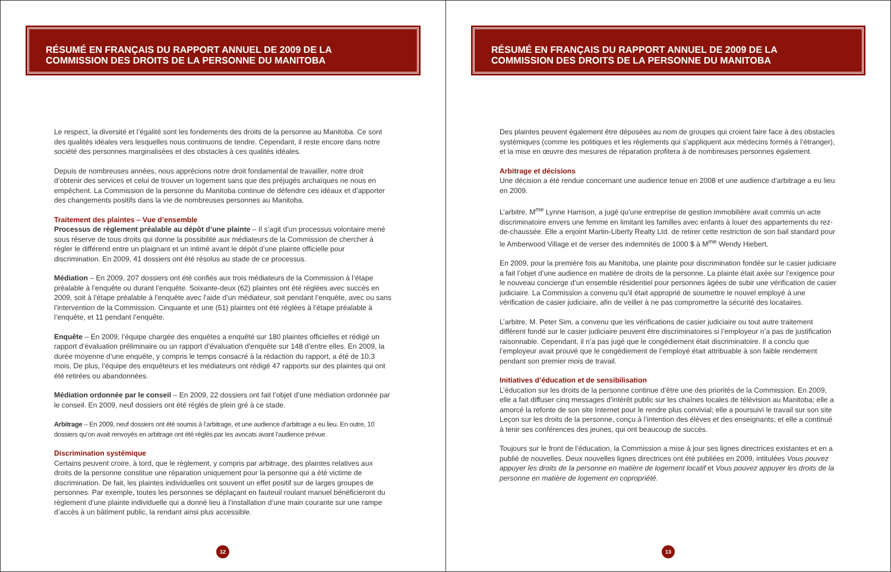RÉSUMÉ EN FRANÇAIS DU RAPPORT ANNUEL DE 2009 DE LA
COMMISSION DES DROITS DE LA PERSONNE DU MANITOBA
Le respect, la diversité et l’égalité sont les fondements des droits de la personne au Manitoba. Ce sont des qualités idéales vers lesquelles nous continuons de tendre. Cependant, il reste encore dans notre société des personnes marginalisées et des obstacles à ces qualités idéales.
Depuis de nombreuses années, nous apprécions notre droit fondamental de travailler, notre droit d’obtenir des services et celui de trouver un logement sans que des préjugés archaïques ne nous en empêchent. La Commission de la personne du Manitoba continue de défendre ces idéaux et d’apporter des changements positifs dans la vie de nombreuses personnes au Manitoba.
Traitement des plaintes – Vue d’ensemble
Processus de règlement préalable au dépôt d’une plainte – Il s’agit d’un processus volontaire mené sous réserve de tous droits qui donne la possibilité aux médiateurs de la Commission de chercher à régler le différend entre un plaignant et un intimé avant le dépôt d’une plainte officielle pour discrimination. En 2009, 41 dossiers ont été résolus au stade de ce processus.
Médiation – En 2009, 207 dossiers ont été confiés aux trois médiateurs de la Commission à l’étape préalable à l’enquête ou durant l’enquête. Soixante-deux (62) plaintes ont été réglées avec succès en 2009, soit à l’étape préalable à l’enquête avec l’aide d’un médiateur, soit pendant l’enquête, avec ou sans l’intervention de la Commission. Cinquante et une (51) plaintes ont été réglées à l’étape préalable à l’enquête, et 11 pendant l’enquête.
Enquête – En 2009, l’équipe chargée des enquêtes a enquêté sur 180 plaintes officielles et rédigé un rapport d’évaluation préliminaire ou un rapport d’évaluation d’enquête sur 148 d’entre elles. En 2009, la durée moyenne d’une enquête, y compris le temps consacré à la rédaction du rapport, a été de 10,3 mois. De plus, l’équipe des enquêteurs et les médiateurs ont rédigé 47 rapports sur des plaintes qui ont été retirées ou abandonnées.
Médiation ordonnée par le conseil – En 2009, 22 dossiers ont fait l’objet d’une médiation ordonnée par le conseil. En 2009, neuf dossiers ont été réglés de plein gré à ce stade.
Arbitrage – En 2009, neuf dossiers ont été soumis à l’arbitrage, et une audience d’arbitrage a eu lieu. En outre, 10 dossiers qu’on avait renvoyés en arbitrage ont été réglés par les avocats avant l’audience prévue.
Discrimination systémique
Certains peuvent croire, à tord, que le règlement, y compris par arbitrage, des plaintes relatives aux droits de la personne constitue une réparation uniquement pour la personne qui a été victime de discrimination. De fait, les plaintes individuelles ont souvent un effet positif sur de larges groupes de personnes. Par exemple, toutes les personnes se déplaçant en fauteuil roulant manuel bénéficieront du règlement d’une plainte individuelle qui a donné lieu à l’installation d’une main courante sur une rampe d’accès à un bâtiment public, la rendant ainsi plus accessible.
12
RÉSUMÉ EN FRANÇAIS DU RAPPORT ANNUEL DE 2009 DE LA
COMMISSION DES DROITS DE LA PERSONNE DU MANITOBA
Des plaintes peuvent également être déposées au nom de groupes qui croient faire face à des obstacles systémiques (comme les politiques et les règlements qui s’appliquent aux médecins formés à l’étranger), et la mise en œuvre des mesures de réparation profitera à de nombreuses personnes également.
Arbitrage et décisions
Une décision a été rendue concernant une audience tenue en 2008 et une audience d’arbitrage a eu lieu en 2009.
L’arbitre, M<sup>me</sup> Lynne Harrison, a jugé qu’une entreprise de gestion immobilière avait commis un acte discriminatoire envers une femme en limitant les familles avec enfants à louer des appartements du rez-de-chaussée. Elle a enjoint Martin-Liberty Realty Ltd. de retirer cette restriction de son bail standard pour le Amberwood Village et de verser des indemnités de 1000 $ à M<sup>me</sup> Wendy Hiebert.
En 2009, pour la première fois au Manitoba, une plainte pour discrimination fondée sur le casier judiciaire a fait l’objet d’une audience en matière de droits de la personne. La plainte était axée sur l’exigence pour le nouveau concierge d’un ensemble résidentiel pour personnes âgées de subir une vérification de casier judiciaire. La Commission a convenu qu’il était approprié de soumettre le nouvel employé à une vérification de casier judiciaire, afin de veiller à ne pas compromettre la sécurité des locataires.
L’arbitre, M. Peter Sim, a convenu que les vérifications de casier judiciaire ou tout autre traitement différent fondé sur le casier judiciaire peuvent être discriminatoires si l’employeur n’a pas de justification raisonnable. Cependant, il n’a pas jugé que le congédiement était discriminatoire. Il a conclu que l’employeur avait prouvé que le congédiement de l’employé était attribuable à son faible rendement pendant son premier mois de travail.
Initiatives d’éducation et de sensibilisation
L’éducation sur les droits de la personne continue d’être une des priorités de la Commission. En 2009, elle a fait diffuser cinq messages d’intérêt public sur les chaînes locales de télévision au Manitoba; elle a amorcé la refonte de son site Internet pour le rendre plus convivial; elle a poursuivi le travail sur son site Leçon sur les droits de la personne, conçu à l’intention des élèves et des enseignants; et elle a continué à tenir ses conférences des jeunes, qui ont beaucoup de succès.
Toujours sur le front de l’éducation, la Commission a mise à jour ses lignes directrices existantes et en a publié de nouvelles. Deux nouvelles lignes directrices ont été publiées en 2009, intitulées Vous pouvez appuyer les droits de la personne en matière de logement locatif et Vous pouvez appuyer les droits de la personne en matière de logement en copropriété.
13